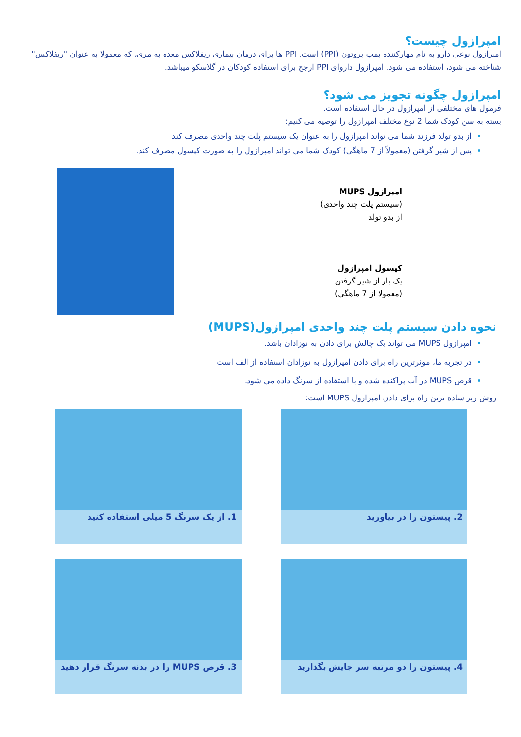امپرازول چیست؟
امپرازول نوعی دارو به نام مهارکننده پمپ پروتون (PPI) است. PPI ها برای درمان بیماری ریفلاکس معده به مری، که معمولا به عنوان "ریفلاکس" شناخته می شود، استفاده می شود. امپرازول داروای PPI ارجح برای استفاده کودکان در گلاسکو میباشد.
امپرازول چگونه تجویز می شود؟
فرمول های مختلفی از امپرازول در حال استفاده است.
بسته به سن کودک شما 2 نوع مختلف امپرازول را توصیه می کنیم:
از بدو تولد فرزند شما می تواند امپرازول را به عنوان یک سیستم پلت چند واحدی مصرف کند
پس از شیر گرفتن (معمولاً از 7 ماهگی) کودک شما می تواند امپرازول را به صورت کپسول مصرف کند.
امپرازول MUPS
(سیستم پلت چند واحدی)
از بدو تولد
کپسول امپرازول
یک بار از شیر گرفتن
(معمولا از 7 ماهگی)
نحوه دادن سیستم پلت چند واحدی امپرازول(MUPS)
امپرازول MUPS می تواند یک چالش برای دادن به نوزادان باشد.
در تجربه ما، موثرترین راه برای دادن امپرازول به نوزادان استفاده از الف است
قرص MUPS در آب پراکنده شده و با استفاده از سرنگ داده می شود.
روش زیر ساده ترین راه برای دادن امپرازول MUPS است:
1. از یک سرنگ 5 میلی استفاده کنید
2. پیستون را در بیاورید
3. قرص MUPS را در بدنه سرنگ قرار دهید
4. پیستون را دو مرتبه سر جایش بگذارید